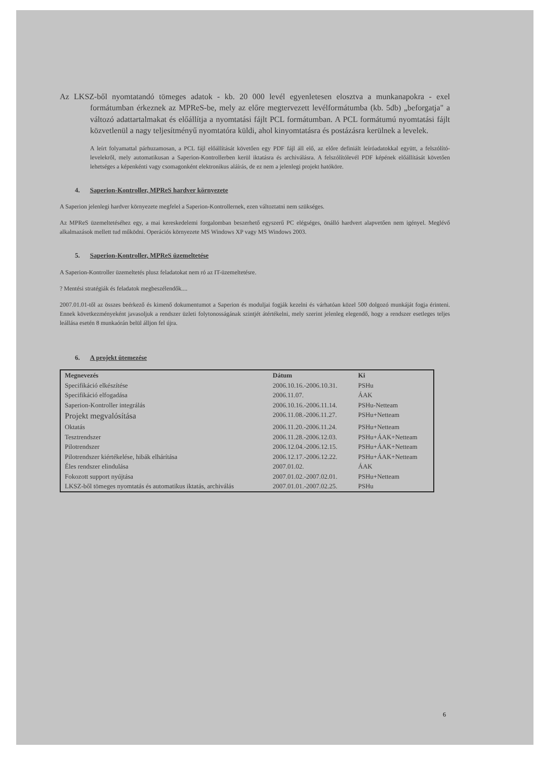Az LKSZ-ből nyomtatandó tömeges adatok - kb. 20 000 levél egyenletesen elosztva a munkanapokra - exel formátumban érkeznek az MPReS-be, mely az előre megtervezett levélformátumba (kb. 5db) „beforgatja" a változó adattartalmakat és előállítja a nyomtatási fájlt PCL formátumban. A PCL formátumú nyomtatási fájlt közvetlenül a nagy teljesítményű nyomtatóra küldi, ahol kinyomtatásra és postázásra kerülnek a levelek.
A leírt folyamattal párhuzamosan, a PCL fájl előállítását követően egy PDF fájl áll elő, az előre definiált leíróadatokkal együtt, a felszólító-levelekről, mely automatikusan a Saperion-Kontrollerben kerül iktatásra és archiválásra. A felszólítólevél PDF képének előállítását követően lehetséges a képenkénti vagy csomagonként elektronikus aláírás, de ez nem a jelenlegi projekt hatóköre.
4. Saperion-Kontroller, MPReS hardver környezete
A Saperion jelenlegi hardver környezete megfelel a Saperion-Kontrollernek, ezen változtatni nem szükséges.
Az MPReS üzemeltetéséhez egy, a mai kereskedelemi forgalomban beszerhető egyszerű PC elégséges, önálló hardvert alapvetően nem igényel. Meglévő alkalmazások mellett tud működni. Operációs környezete MS Windows XP vagy MS Windows 2003.
5. Saperion-Kontroller, MPReS üzemeltetése
A Saperion-Kontroller üzemeltetés plusz feladatokat nem ró az IT-üzemeltetésre.
? Mentési stratégiák és feladatok megbeszélendők....
2007.01.01-től az összes beérkező és kimenő dokumentumot a Saperion és moduljai fogják kezelni és várhatóan közel 500 dolgozó munkáját fogja érinteni. Ennek következményeként javasoljuk a rendszer üzleti folytonosságának szintjét átértékelni, mely szerint jelenleg elegendő, hogy a rendszer esetleges teljes leállása esetén 8 munkaórán belül álljon fel újra.
6. A projekt ütemezése
| Megnevezés | Dátum | Ki |
| --- | --- | --- |
| Specifikáció elkészítése | 2006.10.16.-2006.10.31. | PSHu |
| Specifikáció elfogadása | 2006.11.07. | ÁAK |
| Saperion-Kontroller integrálás | 2006.10.16.-2006.11.14. | PSHu-Netteam |
| Projekt megvalósítása | 2006.11.08.-2006.11.27. | PSHu+Netteam |
| Oktatás | 2006.11.20.-2006.11.24. | PSHu+Netteam |
| Tesztrendszer | 2006.11.28.-2006.12.03. | PSHu+ÁAK+Netteam |
| Pilotrendszer | 2006.12.04.-2006.12.15. | PSHu+ÁAK+Netteam |
| Pilotrendszer kiértékelése, hibák elhárítása | 2006.12.17.-2006.12.22. | PSHu+ÁAK+Netteam |
| Éles rendszer elindulása | 2007.01.02. | ÁAK |
| Fokozott support nyújtása | 2007.01.02.-2007.02.01. | PSHu+Netteam |
| LKSZ-ből tömeges nyomtatás és automatikus iktatás, archiválás | 2007.01.01.-2007.02.25. | PSHu |
6